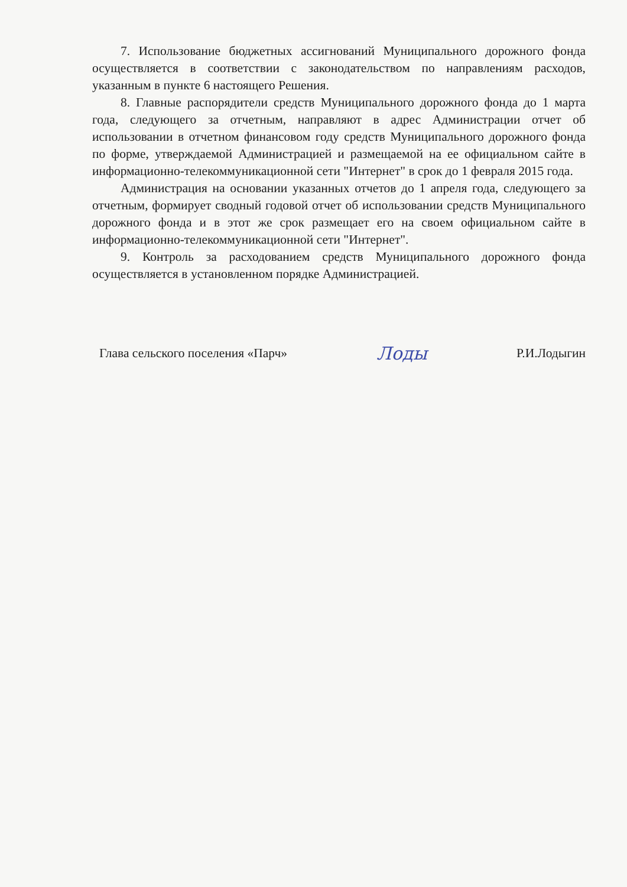7. Использование бюджетных ассигнований Муниципального дорожного фонда осуществляется в соответствии с законодательством по направлениям расходов, указанным в пункте 6 настоящего Решения.
8. Главные распорядители средств Муниципального дорожного фонда до 1 марта года, следующего за отчетным, направляют в адрес Администрации отчет об использовании в отчетном финансовом году средств Муниципального дорожного фонда по форме, утверждаемой Администрацией и размещаемой на ее официальном сайте в информационно-телекоммуникационной сети "Интернет" в срок до 1 февраля 2015 года.
Администрация на основании указанных отчетов до 1 апреля года, следующего за отчетным, формирует сводный годовой отчет об использовании средств Муниципального дорожного фонда и в этот же срок размещает его на своем официальном сайте в информационно-телекоммуникационной сети "Интернет".
9. Контроль за расходованием средств Муниципального дорожного фонда осуществляется в установленном порядке Администрацией.
Глава сельского поселения «Парч» Лоды Р.И.Лодыгин